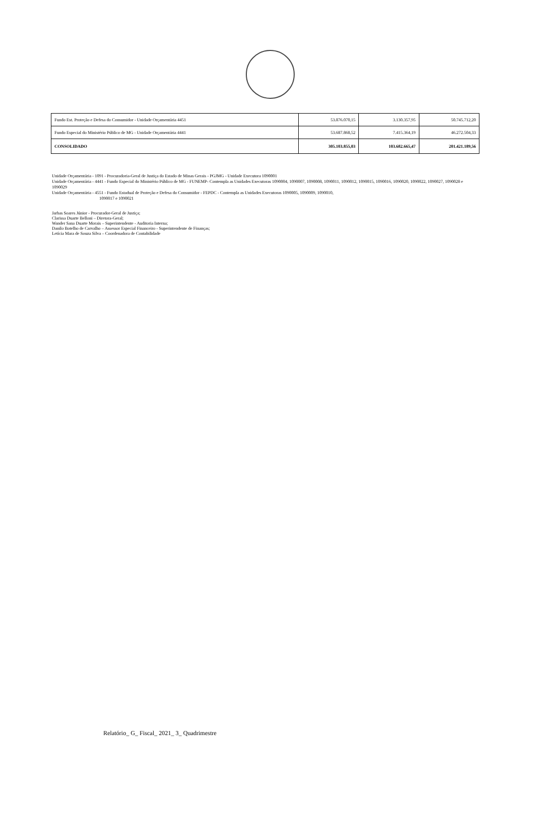| Fundo Est. Proteção e Defesa do Consumidor - Unidade Orçamentária 4451 | 53.876.070,15 | 3.130.357,95 | 50.745.712,20 |
| Fundo Especial do Ministério Público de MG - Unidade Orçamentária 4441 | 53.687.868,52 | 7.415.364,19 | 46.272.504,33 |
| CONSOLIDADO | 305.103.855,03 | 103.682.665,47 | 201.421.189,56 |
Unidade Orçamentária - 1091 - Procuradoria-Geral de Justiça do Estado de Minas Gerais - PGJMG - Unidade Executora 1090001
Unidade Orçamentária - 4441 - Fundo Especial do Ministério Público de MG - FUNEMP- Contempla as Unidades Executoras 1090004, 1090007, 1090008, 1090011, 1090012, 1090015, 1090016, 1090020, 1090022, 1090027, 1090028 e 1090029
Unidade Orçamentária - 4551 - Fundo Estadual de Proteção e Defesa do Consumidor - FEPDC - Contempla as Unidades Executoras 1090005, 1090009, 1090010,
1090017 e 1090021
Jarbas Soares Júnior - Procurador-Geral de Justiça;
Clarissa Duarte Belloni – Diretora-Geral;
Wander Sana Duarte Morais – Superintendente - Auditoria Interna;
Danilo Botelho de Carvalho – Assessor Especial Financeiro - Superintendente de Finanças;
Letícia Mara de Souza Silva – Coordenadora de Contabilidade
Relatório_ G_ Fiscal_ 2021_ 3_ Quadrimestre